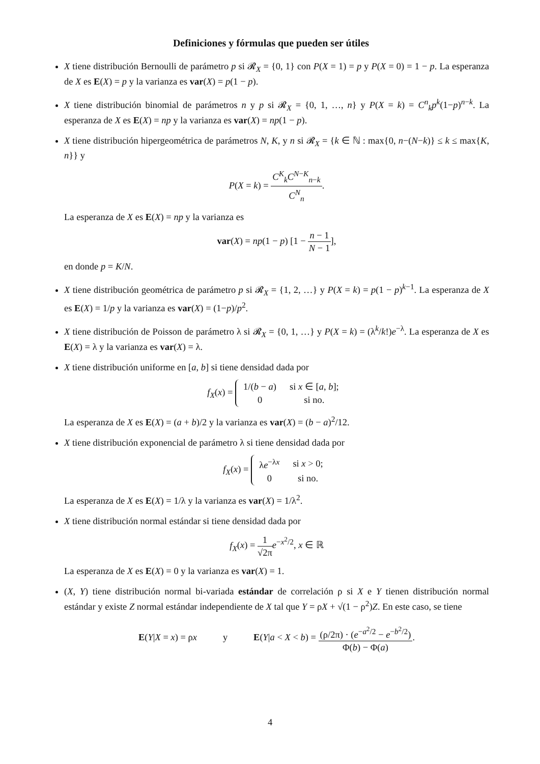Definiciones y fórmulas que pueden ser útiles
X tiene distribución Bernoulli de parámetro p si 𝓡<sub>X</sub> = {0, 1} con P(X = 1) = p y P(X = 0) = 1 − p. La esperanza de X es E(X) = p y la varianza es var(X) = p(1 − p).
X tiene distribución binomial de parámetros n y p si 𝓡<sub>X</sub> = {0, 1, …, n} y P(X = k) = C<sup>n</sup><sub>k</sub>p<sup>k</sup>(1−p)<sup>n−k</sup>. La esperanza de X es E(X) = np y la varianza es var(X) = np(1 − p).
X tiene distribución hipergeométrica de parámetros N, K, y n si 𝓡<sub>X</sub> = {k ∈ ℕ : max{0, n−(N−k)} ≤ k ≤ max{K, n}} y
P(X = k) = C<sup>K</sup><sub>k</sub>C<sup>N−K</sup><sub>n−k</sub> C<sup>N</sup><sub>n</sub>.
La esperanza de X es E(X) = np y la varianza es
var(X) = np(1 − p) [1 − n − 1 N − 1],
en donde p = K/N.
X tiene distribución geométrica de parámetro p si 𝓡<sub>X</sub> = {1, 2, …} y P(X = k) = p(1 − p)<sup>k−1</sup>. La esperanza de X es E(X) = 1/p y la varianza es var(X) = (1−p)/p<sup>2</sup>.
X tiene distribución de Poisson de parámetro λ si 𝓡<sub>X</sub> = {0, 1, …} y P(X = k) = (λ<sup>k</sup>/k!)e<sup>−λ</sup>. La esperanza de X es E(X) = λ y la varianza es var(X) = λ.
X tiene distribución uniforme en [a, b] si tiene densidad dada por
f<sub>X</sub>(x) =
| 1/( b − a ) | si x ∈ [ a , b ]; |
| 0 | si no. |
La esperanza de X es E(X) = (a + b)/2 y la varianza es var(X) = (b − a)<sup>2</sup>/12.
X tiene distribución exponencial de parámetro λ si tiene densidad dada por
f<sub>X</sub>(x) =
| λ e<sup>−λx</sup> | si x > 0; |
| 0 | si no. |
La esperanza de X es E(X) = 1/λ y la varianza es var(X) = 1/λ<sup>2</sup>.
X tiene distribución normal estándar si tiene densidad dada por
f<sub>X</sub>(x) = 1 √2π e<sup>−x<sup>2</sup>/2</sup>, x ∈ ℝ
La esperanza de X es E(X) = 0 y la varianza es var(X) = 1.
(X, Y) tiene distribución normal bi-variada estándar de correlación ρ si X e Y tienen distribución normal estándar y existe Z normal estándar independiente de X tal que Y = ρX + √(1 − ρ<sup>2</sup>)Z. En este caso, se tiene
E(Y|X = x) = ρx y E(Y|a < X < b) = (ρ/2π) · (e<sup>−a<sup>2</sup>/2</sup> − e<sup>−b<sup>2</sup>/2</sup>) Φ(b) − Φ(a).
4